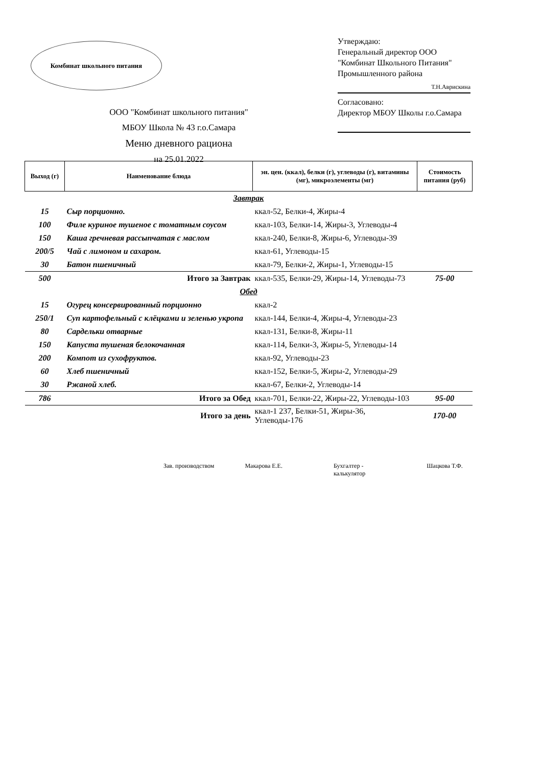Комбинат школьного питания
Утверждаю:
Генеральный директор ООО "Комбинат Школьного Питания" Промышленного района
Т.Н.Аврискина
Согласовано:
Директор МБОУ Школы г.о.Самара
ООО "Комбинат школьного питания"
МБОУ Школа № 43 г.о.Самара
Меню дневного рациона
на 25.01.2022
| Выход (г) | Наименование блюда | эн. цен. (ккал), белки (г), углеводы (г), витамины (мг), микроэлементы (мг) | Стоимость питания (руб) |
| --- | --- | --- | --- |
| Завтрак | | | |
| 15 | Сыр порционно. | ккал-52, Белки-4, Жиры-4 | |
| 100 | Филе куриное тушеное с томатным соусом | ккал-103, Белки-14, Жиры-3, Углеводы-4 | |
| 150 | Каша гречневая рассыпчатая с маслом | ккал-240, Белки-8, Жиры-6, Углеводы-39 | |
| 200/5 | Чай с лимоном и сахаром. | ккал-61, Углеводы-15 | |
| 30 | Батон пшеничный | ккал-79, Белки-2, Жиры-1, Углеводы-15 | |
| 500 | Итого за Завтрак | ккал-535, Белки-29, Жиры-14, Углеводы-73 | 75-00 |
| Обед | | | |
| 15 | Огурец консервированный порционно | ккал-2 | |
| 250/1 | Суп картофельный с клёцками и зеленью укропа | ккал-144, Белки-4, Жиры-4, Углеводы-23 | |
| 80 | Сардельки отварные | ккал-131, Белки-8, Жиры-11 | |
| 150 | Капуста тушеная белокочанная | ккал-114, Белки-3, Жиры-5, Углеводы-14 | |
| 200 | Компот из сухофруктов. | ккал-92, Углеводы-23 | |
| 60 | Хлеб пшеничный | ккал-152, Белки-5, Жиры-2, Углеводы-29 | |
| 30 | Ржаной хлеб. | ккал-67, Белки-2, Углеводы-14 | |
| 786 | Итого за Обед | ккал-701, Белки-22, Жиры-22, Углеводы-103 | 95-00 |
| | Итого за день | ккал-1 237, Белки-51, Жиры-36, Углеводы-176 | 170-00 |
Зав. производством Макарова Е.Е. Бухгалтер -
калькулятор Шацкова Т.Ф.